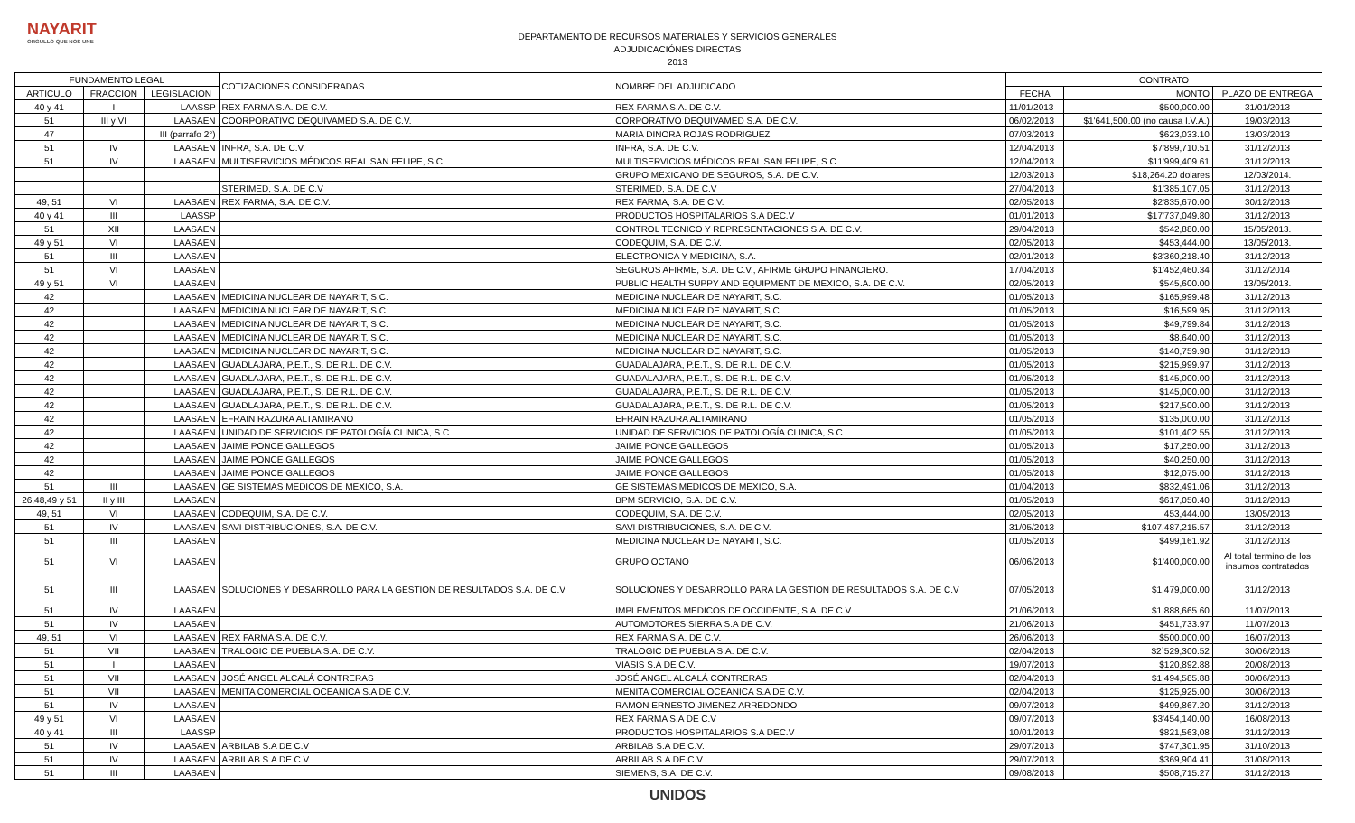NAYARIT
ORGULLO QUE NOS UNE
DEPARTAMENTO DE RECURSOS MATERIALES Y SERVICIOS GENERALES
ADJUDICACIÓNES DIRECTAS
2013
| FUNDAMENTO LEGAL | | | COTIZACIONES CONSIDERADAS | NOMBRE DEL ADJUDICADO | CONTRATO | | |
| --- | --- | --- | --- | --- | --- | --- | --- |
| ARTICULO | FRACCION | LEGISLACION | | | FECHA | MONTO | PLAZO DE ENTREGA |
| 40 y 41 | I | LAASSP | REX FARMA S.A. DE C.V. | REX FARMA S.A. DE C.V. | 11/01/2013 | $500,000.00 | 31/01/2013 |
| 51 | III y VI | LAASAEN | COORPORATIVO DEQUIVAMED S.A. DE C.V. | CORPORATIVO DEQUIVAMED S.A. DE C.V. | 06/02/2013 | $1'641,500.00 (no causa I.V.A.) | 19/03/2013 |
| 47 | | III (parrafo 2°) | | MARIA DINORA ROJAS RODRIGUEZ | 07/03/2013 | $623,033.10 | 13/03/2013 |
| 51 | IV | LAASAEN | INFRA, S.A. DE C.V. | INFRA, S.A. DE C.V. | 12/04/2013 | $7'899,710.51 | 31/12/2013 |
| 51 | IV | LAASAEN | MULTISERVICIOS MÉDICOS REAL SAN FELIPE, S.C. | MULTISERVICIOS MÉDICOS REAL SAN FELIPE, S.C. | 12/04/2013 | $11'999,409.61 | 31/12/2013 |
| | | | | GRUPO MEXICANO DE SEGUROS, S.A. DE C.V. | 12/03/2013 | $18,264.20 dolares | 12/03/2014. |
| | | | STERIMED, S.A. DE C.V | STERIMED, S.A. DE C.V | 27/04/2013 | $1'385,107.05 | 31/12/2013 |
| 49, 51 | VI | LAASAEN | REX FARMA, S.A. DE C.V. | REX FARMA, S.A. DE C.V. | 02/05/2013 | $2'835,670.00 | 30/12/2013 |
| 40 y 41 | III | LAASSP | | PRODUCTOS HOSPITALARIOS S.A DEC.V | 01/01/2013 | $17'737,049.80 | 31/12/2013 |
| 51 | XII | LAASAEN | | CONTROL TECNICO Y REPRESENTACIONES S.A. DE C.V. | 29/04/2013 | $542,880.00 | 15/05/2013. |
| 49 y 51 | VI | LAASAEN | | CODEQUIM, S.A. DE C.V. | 02/05/2013 | $453,444.00 | 13/05/2013. |
| 51 | III | LAASAEN | | ELECTRONICA Y MEDICINA, S.A. | 02/01/2013 | $3'360,218.40 | 31/12/2013 |
| 51 | VI | LAASAEN | | SEGUROS AFIRME, S.A. DE C.V., AFIRME GRUPO FINANCIERO. | 17/04/2013 | $1'452,460.34 | 31/12/2014 |
| 49 y 51 | VI | LAASAEN | | PUBLIC HEALTH SUPPY AND EQUIPMENT DE MEXICO, S.A. DE C.V. | 02/05/2013 | $545,600.00 | 13/05/2013. |
| 42 | | LAASAEN | MEDICINA NUCLEAR DE NAYARIT, S.C. | MEDICINA NUCLEAR DE NAYARIT, S.C. | 01/05/2013 | $165,999.48 | 31/12/2013 |
| 42 | | LAASAEN | MEDICINA NUCLEAR DE NAYARIT, S.C. | MEDICINA NUCLEAR DE NAYARIT, S.C. | 01/05/2013 | $16,599.95 | 31/12/2013 |
| 42 | | LAASAEN | MEDICINA NUCLEAR DE NAYARIT, S.C. | MEDICINA NUCLEAR DE NAYARIT, S.C. | 01/05/2013 | $49,799.84 | 31/12/2013 |
| 42 | | LAASAEN | MEDICINA NUCLEAR DE NAYARIT, S.C. | MEDICINA NUCLEAR DE NAYARIT, S.C. | 01/05/2013 | $8,640.00 | 31/12/2013 |
| 42 | | LAASAEN | MEDICINA NUCLEAR DE NAYARIT, S.C. | MEDICINA NUCLEAR DE NAYARIT, S.C. | 01/05/2013 | $140,759.98 | 31/12/2013 |
| 42 | | LAASAEN | GUADLAJARA, P.E.T., S. DE R.L. DE C.V. | GUADALAJARA, P.E.T., S. DE R.L. DE C.V. | 01/05/2013 | $215,999.97 | 31/12/2013 |
| 42 | | LAASAEN | GUADLAJARA, P.E.T., S. DE R.L. DE C.V. | GUADALAJARA, P.E.T., S. DE R.L. DE C.V. | 01/05/2013 | $145,000.00 | 31/12/2013 |
| 42 | | LAASAEN | GUADLAJARA, P.E.T., S. DE R.L. DE C.V. | GUADALAJARA, P.E.T., S. DE R.L. DE C.V. | 01/05/2013 | $145,000.00 | 31/12/2013 |
| 42 | | LAASAEN | GUADLAJARA, P.E.T., S. DE R.L. DE C.V. | GUADALAJARA, P.E.T., S. DE R.L. DE C.V. | 01/05/2013 | $217,500.00 | 31/12/2013 |
| 42 | | LAASAEN | EFRAIN RAZURA ALTAMIRANO | EFRAIN RAZURA ALTAMIRANO | 01/05/2013 | $135,000.00 | 31/12/2013 |
| 42 | | LAASAEN | UNIDAD DE SERVICIOS DE PATOLOGÍA CLINICA, S.C. | UNIDAD DE SERVICIOS DE PATOLOGÍA CLINICA, S.C. | 01/05/2013 | $101,402.55 | 31/12/2013 |
| 42 | | LAASAEN | JAIME PONCE GALLEGOS | JAIME PONCE GALLEGOS | 01/05/2013 | $17,250.00 | 31/12/2013 |
| 42 | | LAASAEN | JAIME PONCE GALLEGOS | JAIME PONCE GALLEGOS | 01/05/2013 | $40,250.00 | 31/12/2013 |
| 42 | | LAASAEN | JAIME PONCE GALLEGOS | JAIME PONCE GALLEGOS | 01/05/2013 | $12,075.00 | 31/12/2013 |
| 51 | III | LAASAEN | GE SISTEMAS MEDICOS DE MEXICO, S.A. | GE SISTEMAS MEDICOS DE MEXICO, S.A. | 01/04/2013 | $832,491.06 | 31/12/2013 |
| 26,48,49 y 51 | II y III | LAASAEN | | BPM SERVICIO, S.A. DE C.V. | 01/05/2013 | $617,050.40 | 31/12/2013 |
| 49, 51 | VI | LAASAEN | CODEQUIM, S.A. DE C.V. | CODEQUIM, S.A. DE C.V. | 02/05/2013 | 453,444.00 | 13/05/2013 |
| 51 | IV | LAASAEN | SAVI DISTRIBUCIONES, S.A. DE C.V. | SAVI DISTRIBUCIONES, S.A. DE C.V. | 31/05/2013 | $107,487,215.57 | 31/12/2013 |
| 51 | III | LAASAEN | | MEDICINA NUCLEAR DE NAYARIT, S.C. | 01/05/2013 | $499,161.92 | 31/12/2013 |
| 51 | VI | LAASAEN | | GRUPO OCTANO | 06/06/2013 | $1'400,000.00 | Al total termino de los insumos contratados |
| 51 | III | LAASAEN | SOLUCIONES Y DESARROLLO PARA LA GESTION DE RESULTADOS S.A. DE C.V | SOLUCIONES Y DESARROLLO PARA LA GESTION DE RESULTADOS S.A. DE C.V | 07/05/2013 | $1,479,000.00 | 31/12/2013 |
| 51 | IV | LAASAEN | | IMPLEMENTOS MEDICOS DE OCCIDENTE, S.A. DE C.V. | 21/06/2013 | $1,888,665.60 | 11/07/2013 |
| 51 | IV | LAASAEN | | AUTOMOTORES SIERRA S.A DE C.V. | 21/06/2013 | $451,733.97 | 11/07/2013 |
| 49, 51 | VI | LAASAEN | REX FARMA S.A. DE C.V. | REX FARMA S.A. DE C.V. | 26/06/2013 | $500.000.00 | 16/07/2013 |
| 51 | VII | LAASAEN | TRALOGIC DE PUEBLA S.A. DE C.V. | TRALOGIC DE PUEBLA S.A. DE C.V. | 02/04/2013 | $2`529,300.52 | 30/06/2013 |
| 51 | I | LAASAEN | | VIASIS S.A DE C.V. | 19/07/2013 | $120,892.88 | 20/08/2013 |
| 51 | VII | LAASAEN | JOSÉ ANGEL ALCALÁ CONTRERAS | JOSÉ ANGEL ALCALÁ CONTRERAS | 02/04/2013 | $1,494,585.88 | 30/06/2013 |
| 51 | VII | LAASAEN | MENITA COMERCIAL OCEANICA S.A DE C.V. | MENITA COMERCIAL OCEANICA S.A DE C.V. | 02/04/2013 | $125,925.00 | 30/06/2013 |
| 51 | IV | LAASAEN | | RAMON ERNESTO JIMENEZ ARREDONDO | 09/07/2013 | $499,867.20 | 31/12/2013 |
| 49 y 51 | VI | LAASAEN | | REX FARMA S.A DE C.V | 09/07/2013 | $3'454,140.00 | 16/08/2013 |
| 40 y 41 | III | LAASSP | | PRODUCTOS HOSPITALARIOS S.A DEC.V | 10/01/2013 | $821,563,08 | 31/12/2013 |
| 51 | IV | LAASAEN | ARBILAB S.A DE C.V | ARBILAB S.A DE C.V. | 29/07/2013 | $747,301.95 | 31/10/2013 |
| 51 | IV | LAASAEN | ARBILAB S.A DE C.V | ARBILAB S.A DE C.V. | 29/07/2013 | $369,904.41 | 31/08/2013 |
| 51 | III | LAASAEN | | SIEMENS, S.A. DE C.V. | 09/08/2013 | $508,715.27 | 31/12/2013 |
UNIDOS